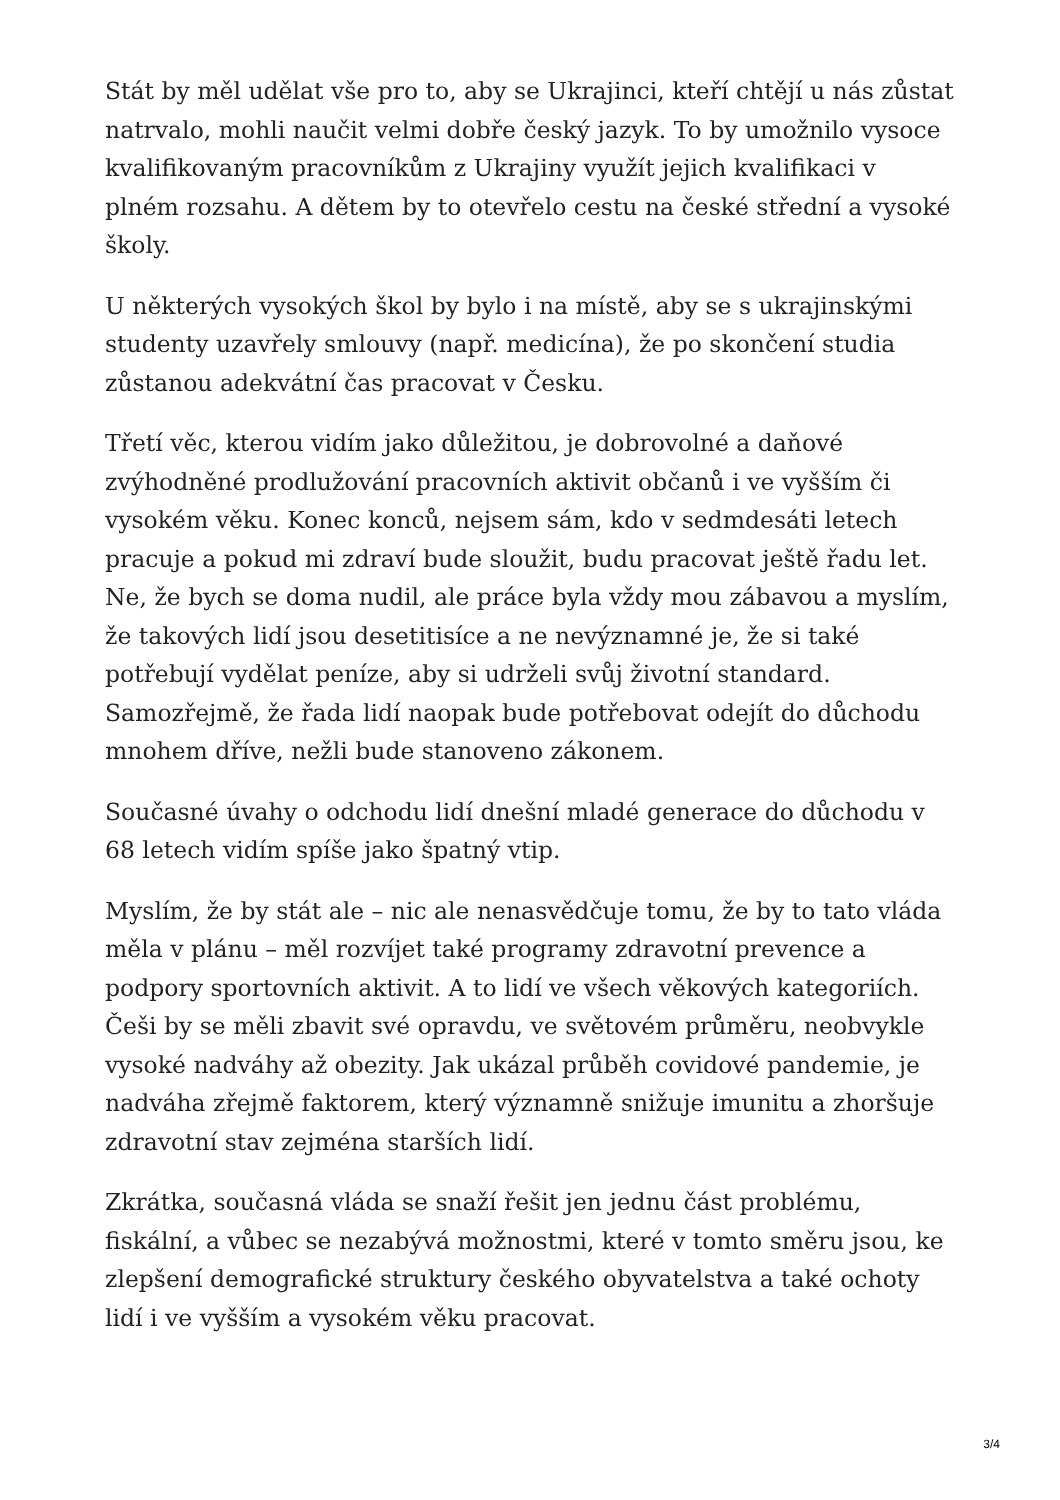Stát by měl udělat vše pro to, aby se Ukrajinci, kteří chtějí u nás zůstat natrvalo, mohli naučit velmi dobře český jazyk. To by umožnilo vysoce kvalifikovaným pracovníkům z Ukrajiny využít jejich kvalifikaci v plném rozsahu. A dětem by to otevřelo cestu na české střední a vysoké školy.
U některých vysokých škol by bylo i na místě, aby se s ukrajinskými studenty uzavřely smlouvy (např. medicína), že po skončení studia zůstanou adekvátní čas pracovat v Česku.
Třetí věc, kterou vidím jako důležitou, je dobrovolné a daňové zvýhodněné prodlužování pracovních aktivit občanů i ve vyšším či vysokém věku. Konec konců, nejsem sám, kdo v sedmdesáti letech pracuje a pokud mi zdraví bude sloužit, budu pracovat ještě řadu let. Ne, že bych se doma nudil, ale práce byla vždy mou zábavou a myslím, že takových lidí jsou desetitisíce a ne nevýznamné je, že si také potřebují vydělat peníze, aby si udrželi svůj životní standard. Samozřejmě, že řada lidí naopak bude potřebovat odejít do důchodu mnohem dříve, nežli bude stanoveno zákonem.
Současné úvahy o odchodu lidí dnešní mladé generace do důchodu v 68 letech vidím spíše jako špatný vtip.
Myslím, že by stát ale – nic ale nenasvědčuje tomu, že by to tato vláda měla v plánu – měl rozvíjet také programy zdravotní prevence a podpory sportovních aktivit. A to lidí ve všech věkových kategoriích. Češi by se měli zbavit své opravdu, ve světovém průměru, neobvykle vysoké nadváhy až obezity. Jak ukázal průběh covidové pandemie, je nadváha zřejmě faktorem, který významně snižuje imunitu a zhoršuje zdravotní stav zejména starších lidí.
Zkrátka, současná vláda se snaží řešit jen jednu část problému, fiskální, a vůbec se nezabývá možnostmi, které v tomto směru jsou, ke zlepšení demografické struktury českého obyvatelstva a také ochoty lidí i ve vyšším a vysokém věku pracovat.
3/4